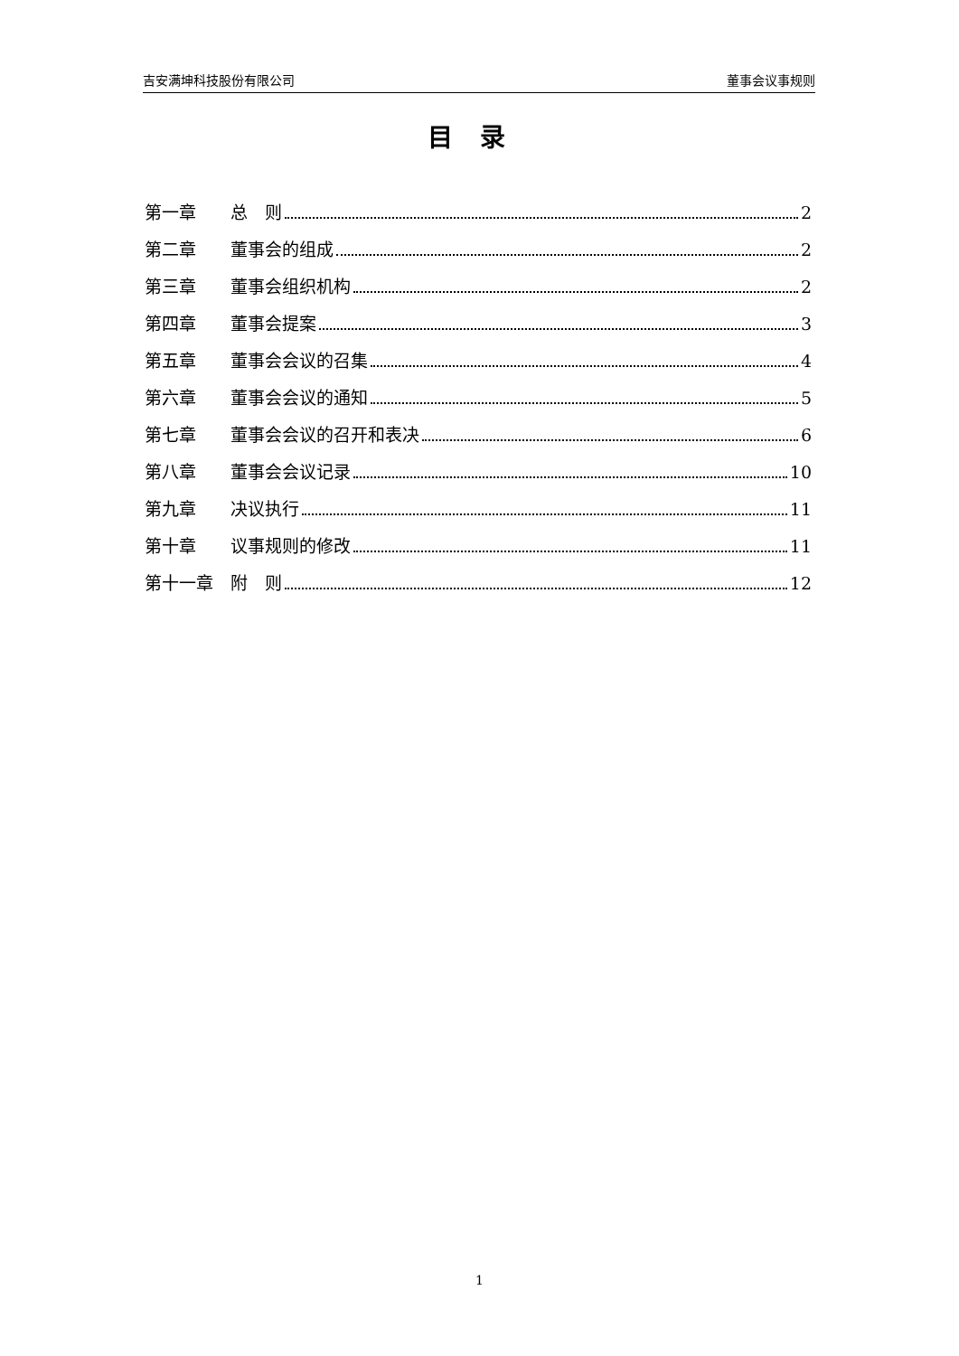吉安满坤科技股份有限公司 董事会议事规则
目录
第一章 总　则 2
第二章 董事会的组成 2
第三章 董事会组织机构 2
第四章 董事会提案 3
第五章 董事会会议的召集 4
第六章 董事会会议的通知 5
第七章 董事会会议的召开和表决 6
第八章 董事会会议记录 10
第九章 决议执行 11
第十章 议事规则的修改 11
第十一章 附　则 12
1